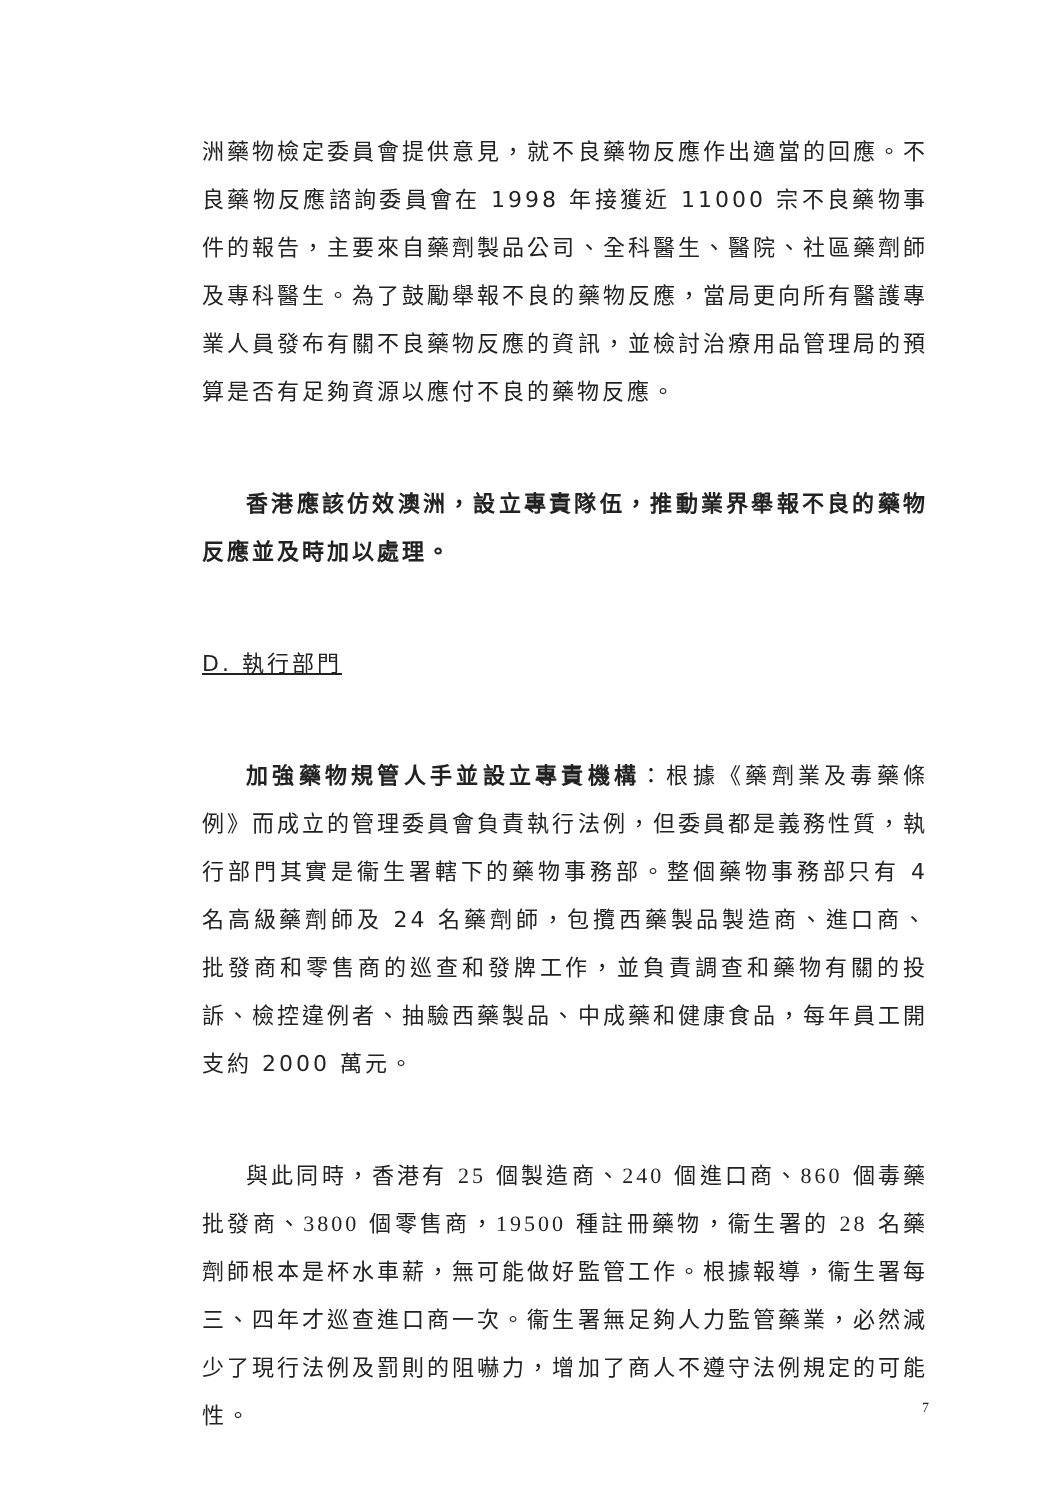洲藥物檢定委員會提供意見，就不良藥物反應作出適當的回應。不良藥物反應諮詢委員會在 1998 年接獲近 11000 宗不良藥物事件的報告，主要來自藥劑製品公司、全科醫生、醫院、社區藥劑師及專科醫生。為了鼓勵舉報不良的藥物反應，當局更向所有醫護專業人員發布有關不良藥物反應的資訊，並檢討治療用品管理局的預算是否有足夠資源以應付不良的藥物反應。
香港應該仿效澳洲，設立專責隊伍，推動業界舉報不良的藥物反應並及時加以處理。
D. 執行部門
加強藥物規管人手並設立專責機構：根據《藥劑業及毒藥條例》而成立的管理委員會負責執行法例，但委員都是義務性質，執行部門其實是衞生署轄下的藥物事務部。整個藥物事務部只有 4 名高級藥劑師及 24 名藥劑師，包攬西藥製品製造商、進口商、批發商和零售商的巡查和發牌工作，並負責調查和藥物有關的投訴、檢控違例者、抽驗西藥製品、中成藥和健康食品，每年員工開支約 2000 萬元。
與此同時，香港有 25 個製造商、240 個進口商、860 個毒藥批發商、3800 個零售商，19500 種註冊藥物，衞生署的 28 名藥劑師根本是杯水車薪，無可能做好監管工作。根據報導，衞生署每三、四年才巡查進口商一次。衞生署無足夠人力監管藥業，必然減少了現行法例及罰則的阻嚇力，增加了商人不遵守法例規定的可能性。
7